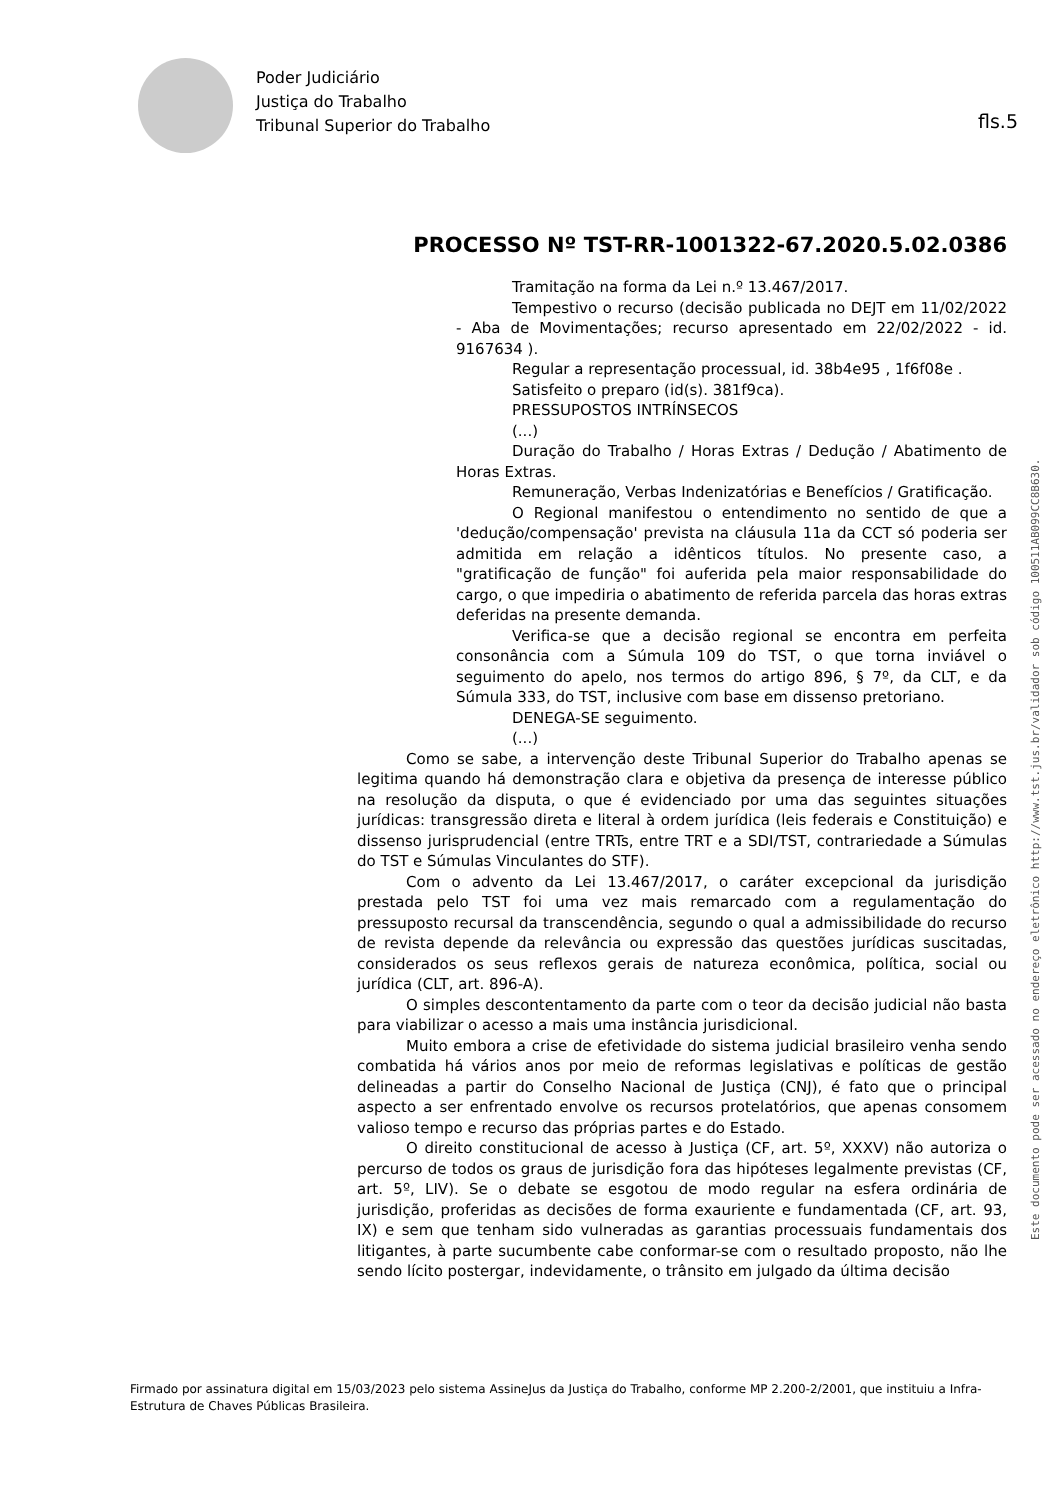Poder Judiciário
Justiça do Trabalho
Tribunal Superior do Trabalho
fls.5
Este documento pode ser acessado no endereço eletrônico http://www.tst.jus.br/validador sob código 100511AB099CC8B630.
PROCESSO Nº TST-RR-1001322-67.2020.5.02.0386
Tramitação na forma da Lei n.º 13.467/2017.
Tempestivo o recurso (decisão publicada no DEJT em 11/02/2022 - Aba de Movimentações; recurso apresentado em 22/02/2022 - id. 9167634 ).
Regular a representação processual, id. 38b4e95 , 1f6f08e .
Satisfeito o preparo (id(s). 381f9ca).
PRESSUPOSTOS INTRÍNSECOS
(...)
Duração do Trabalho / Horas Extras / Dedução / Abatimento de Horas Extras.
Remuneração, Verbas Indenizatórias e Benefícios / Gratificação.
O Regional manifestou o entendimento no sentido de que a 'dedução/compensação' prevista na cláusula 11a da CCT só poderia ser admitida em relação a idênticos títulos. No presente caso, a "gratificação de função" foi auferida pela maior responsabilidade do cargo, o que impediria o abatimento de referida parcela das horas extras deferidas na presente demanda.
Verifica-se que a decisão regional se encontra em perfeita consonância com a Súmula 109 do TST, o que torna inviável o seguimento do apelo, nos termos do artigo 896, § 7º, da CLT, e da Súmula 333, do TST, inclusive com base em dissenso pretoriano.
DENEGA-SE seguimento.
(...)
Como se sabe, a intervenção deste Tribunal Superior do Trabalho apenas se legitima quando há demonstração clara e objetiva da presença de interesse público na resolução da disputa, o que é evidenciado por uma das seguintes situações jurídicas: transgressão direta e literal à ordem jurídica (leis federais e Constituição) e dissenso jurisprudencial (entre TRTs, entre TRT e a SDI/TST, contrariedade a Súmulas do TST e Súmulas Vinculantes do STF).
Com o advento da Lei 13.467/2017, o caráter excepcional da jurisdição prestada pelo TST foi uma vez mais remarcado com a regulamentação do pressuposto recursal da transcendência, segundo o qual a admissibilidade do recurso de revista depende da relevância ou expressão das questões jurídicas suscitadas, considerados os seus reflexos gerais de natureza econômica, política, social ou jurídica (CLT, art. 896-A).
O simples descontentamento da parte com o teor da decisão judicial não basta para viabilizar o acesso a mais uma instância jurisdicional.
Muito embora a crise de efetividade do sistema judicial brasileiro venha sendo combatida há vários anos por meio de reformas legislativas e políticas de gestão delineadas a partir do Conselho Nacional de Justiça (CNJ), é fato que o principal aspecto a ser enfrentado envolve os recursos protelatórios, que apenas consomem valioso tempo e recurso das próprias partes e do Estado.
O direito constitucional de acesso à Justiça (CF, art. 5º, XXXV) não autoriza o percurso de todos os graus de jurisdição fora das hipóteses legalmente previstas (CF, art. 5º, LIV). Se o debate se esgotou de modo regular na esfera ordinária de jurisdição, proferidas as decisões de forma exauriente e fundamentada (CF, art. 93, IX) e sem que tenham sido vulneradas as garantias processuais fundamentais dos litigantes, à parte sucumbente cabe conformar-se com o resultado proposto, não lhe sendo lícito postergar, indevidamente, o trânsito em julgado da última decisão
Firmado por assinatura digital em 15/03/2023 pelo sistema AssineJus da Justiça do Trabalho, conforme MP 2.200-2/2001, que instituiu a Infra-Estrutura de Chaves Públicas Brasileira.